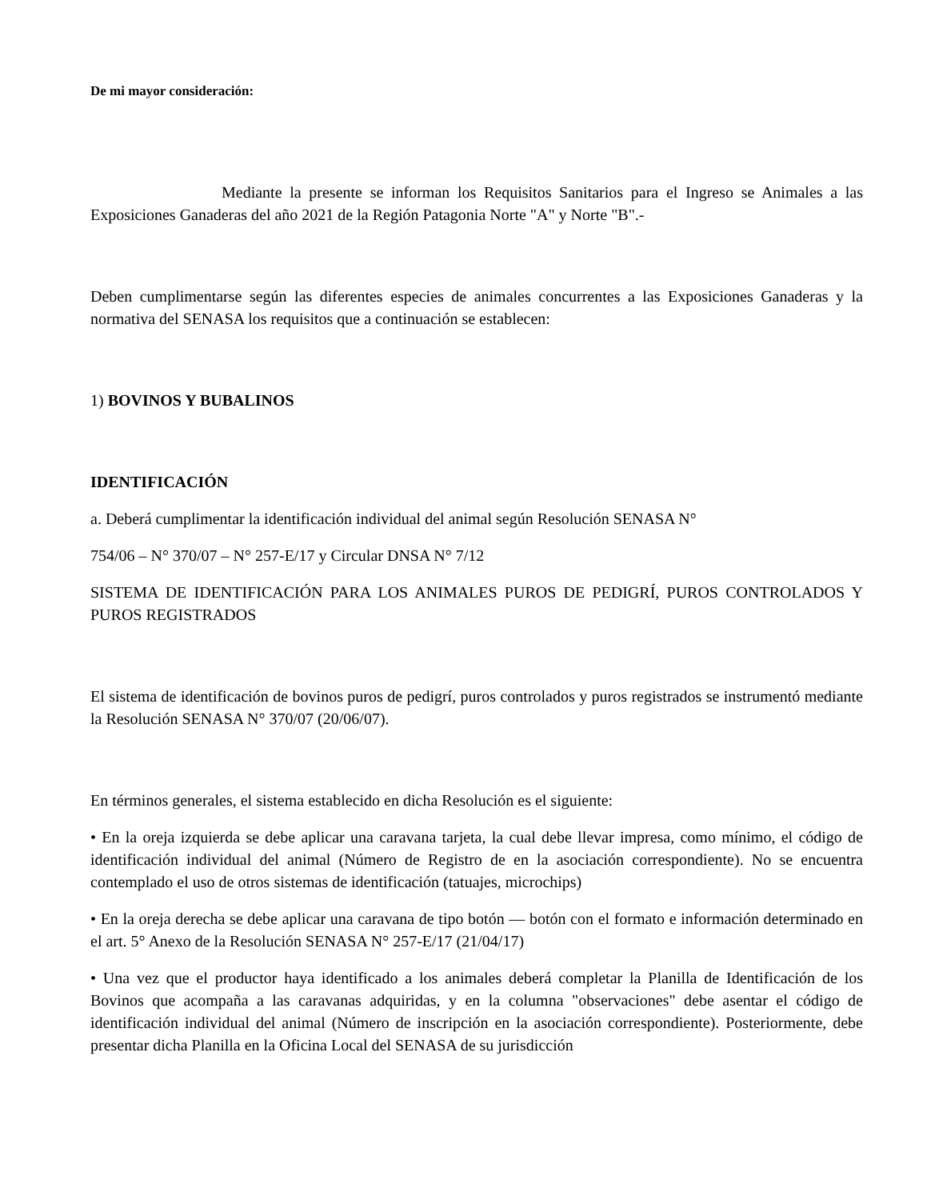De mi mayor consideración:
Mediante la presente se informan los Requisitos Sanitarios para el Ingreso se Animales a las Exposiciones Ganaderas del año 2021 de la Región Patagonia Norte "A" y Norte "B".-
Deben cumplimentarse según las diferentes especies de animales concurrentes a las Exposiciones Ganaderas y la normativa del SENASA los requisitos que a continuación se establecen:
1) BOVINOS Y BUBALINOS
IDENTIFICACIÓN
a. Deberá cumplimentar la identificación individual del animal según Resolución SENASA N°
754/06 – N° 370/07 – N° 257-E/17 y Circular DNSA N° 7/12
SISTEMA DE IDENTIFICACIÓN PARA LOS ANIMALES PUROS DE PEDIGRÍ, PUROS CONTROLADOS Y PUROS REGISTRADOS
El sistema de identificación de bovinos puros de pedigrí, puros controlados y puros registrados se instrumentó mediante la Resolución SENASA N° 370/07 (20/06/07).
En términos generales, el sistema establecido en dicha Resolución es el siguiente:
• En la oreja izquierda se debe aplicar una caravana tarjeta, la cual debe llevar impresa, como mínimo, el código de identificación individual del animal (Número de Registro de en la asociación correspondiente). No se encuentra contemplado el uso de otros sistemas de identificación (tatuajes, microchips)
• En la oreja derecha se debe aplicar una caravana de tipo botón — botón con el formato e información determinado en el art. 5° Anexo de la Resolución SENASA N° 257-E/17 (21/04/17)
• Una vez que el productor haya identificado a los animales deberá completar la Planilla de Identificación de los Bovinos que acompaña a las caravanas adquiridas, y en la columna "observaciones" debe asentar el código de identificación individual del animal (Número de inscripción en la asociación correspondiente). Posteriormente, debe presentar dicha Planilla en la Oficina Local del SENASA de su jurisdicción